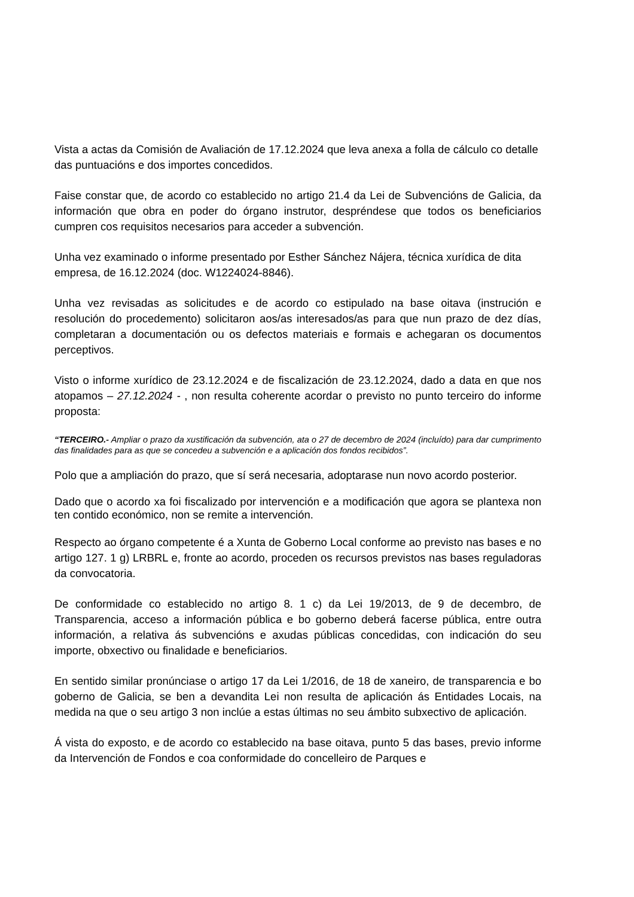Vista a actas da Comisión de Avaliación de 17.12.2024 que leva anexa a folla de cálculo co detalle das puntuacións e dos importes concedidos.
Faise constar que, de acordo co establecido no artigo 21.4 da Lei de Subvencións de Galicia, da información que obra en poder do órgano instrutor, despréndese que todos os beneficiarios cumpren cos requisitos necesarios para acceder a subvención.
Unha vez examinado o informe presentado por Esther Sánchez Nájera, técnica xurídica de dita empresa, de 16.12.2024 (doc. W1224024-8846).
Unha vez revisadas as solicitudes e de acordo co estipulado na base oitava (instrución e resolución do procedemento) solicitaron aos/as interesados/as para que nun prazo de dez días, completaran a documentación ou os defectos materiais e formais e achegaran os documentos perceptivos.
Visto o informe xurídico de 23.12.2024 e de fiscalización de 23.12.2024, dado a data en que nos atopamos – 27.12.2024 - , non resulta coherente acordar o previsto no punto terceiro do informe proposta:
“TERCEIRO.- Ampliar o prazo da xustificación da subvención, ata o 27 de decembro de 2024 (incluído) para dar cumprimento das finalidades para as que se concedeu a subvención e a aplicación dos fondos recibidos”.
Polo que a ampliación do prazo, que sí será necesaria, adoptarase nun novo acordo posterior.
Dado que o acordo xa foi fiscalizado por intervención e a modificación que agora se plantexa non ten contido económico, non se remite a intervención.
Respecto ao órgano competente é a Xunta de Goberno Local conforme ao previsto nas bases e no artigo 127. 1 g) LRBRL e, fronte ao acordo, proceden os recursos previstos nas bases reguladoras da convocatoria.
De conformidade co establecido no artigo 8. 1 c) da Lei 19/2013, de 9 de decembro, de Transparencia, acceso a información pública e bo goberno deberá facerse pública, entre outra información, a relativa ás subvencións e axudas públicas concedidas, con indicación do seu importe, obxectivo ou finalidade e beneficiarios.
En sentido similar pronúnciase o artigo 17 da Lei 1/2016, de 18 de xaneiro, de transparencia e bo goberno de Galicia, se ben a devandita Lei non resulta de aplicación ás Entidades Locais, na medida na que o seu artigo 3 non inclúe a estas últimas no seu ámbito subxectivo de aplicación.
Á vista do exposto, e de acordo co establecido na base oitava, punto 5 das bases, previo informe da Intervención de Fondos e coa conformidade do concelleiro de Parques e